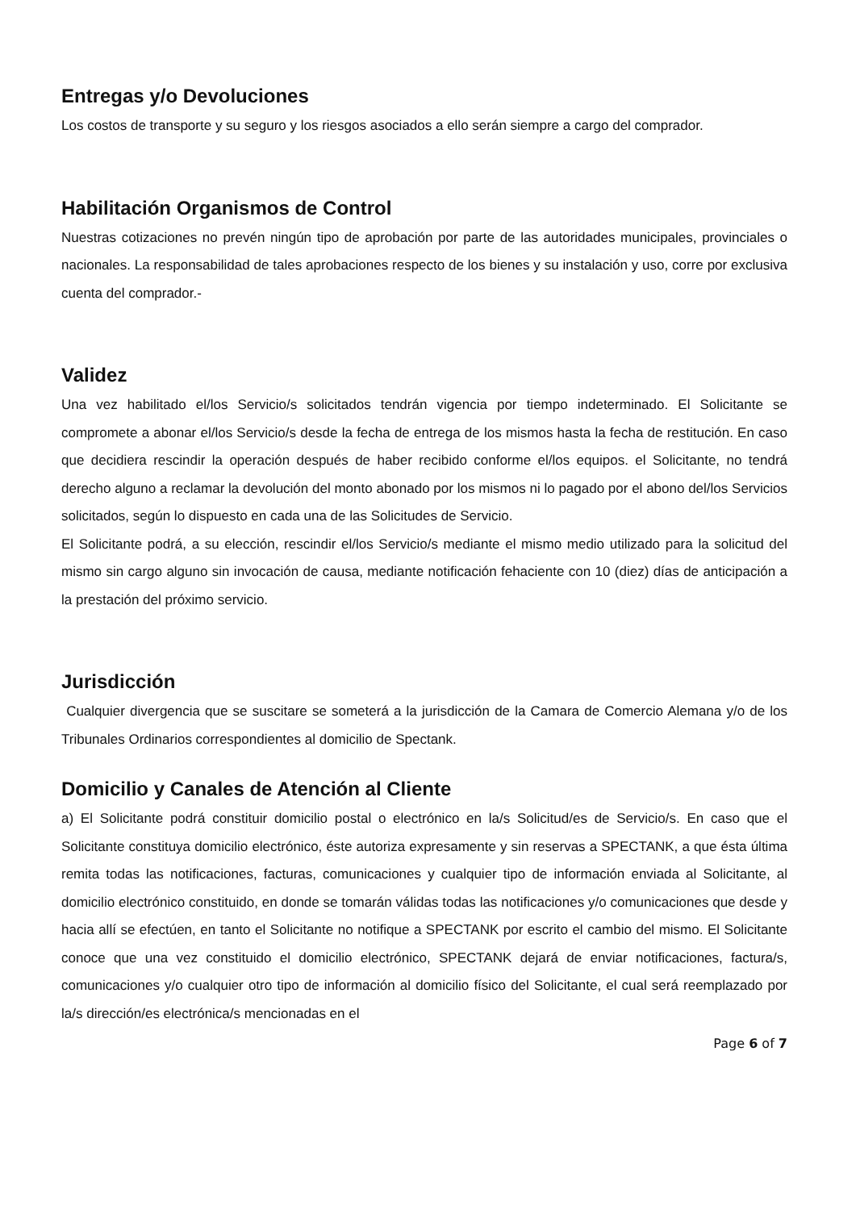Entregas y/o Devoluciones
Los costos de transporte y su seguro y los riesgos asociados a ello serán siempre a cargo del comprador.
Habilitación Organismos de Control
Nuestras cotizaciones no prevén ningún tipo de aprobación por parte de las autoridades municipales, provinciales o nacionales. La responsabilidad de tales aprobaciones respecto de los bienes y su instalación y uso, corre por exclusiva cuenta del comprador.-
Validez
Una vez habilitado el/los Servicio/s solicitados tendrán vigencia por tiempo indeterminado. El Solicitante se compromete a abonar el/los Servicio/s desde la fecha de entrega de los mismos hasta la fecha de restitución. En caso que decidiera rescindir la operación después de haber recibido conforme el/los equipos. el Solicitante, no tendrá derecho alguno a reclamar la devolución del monto abonado por los mismos ni lo pagado por el abono del/los Servicios solicitados, según lo dispuesto en cada una de las Solicitudes de Servicio.
El Solicitante podrá, a su elección, rescindir el/los Servicio/s mediante el mismo medio utilizado para la solicitud del mismo sin cargo alguno sin invocación de causa, mediante notificación fehaciente con 10 (diez) días de anticipación a la prestación del próximo servicio.
Jurisdicción
Cualquier divergencia que se suscitare se someterá a la jurisdicción de la Camara de Comercio Alemana y/o de los Tribunales Ordinarios correspondientes al domicilio de Spectank.
Domicilio y Canales de Atención al Cliente
a) El Solicitante podrá constituir domicilio postal o electrónico en la/s Solicitud/es de Servicio/s. En caso que el Solicitante constituya domicilio electrónico, éste autoriza expresamente y sin reservas a SPECTANK, a que ésta última remita todas las notificaciones, facturas, comunicaciones y cualquier tipo de información enviada al Solicitante, al domicilio electrónico constituido, en donde se tomarán válidas todas las notificaciones y/o comunicaciones que desde y hacia allí se efectúen, en tanto el Solicitante no notifique a SPECTANK por escrito el cambio del mismo. El Solicitante conoce que una vez constituido el domicilio electrónico, SPECTANK dejará de enviar notificaciones, factura/s, comunicaciones y/o cualquier otro tipo de información al domicilio físico del Solicitante, el cual será reemplazado por la/s dirección/es electrónica/s mencionadas en el
Page 6 of 7